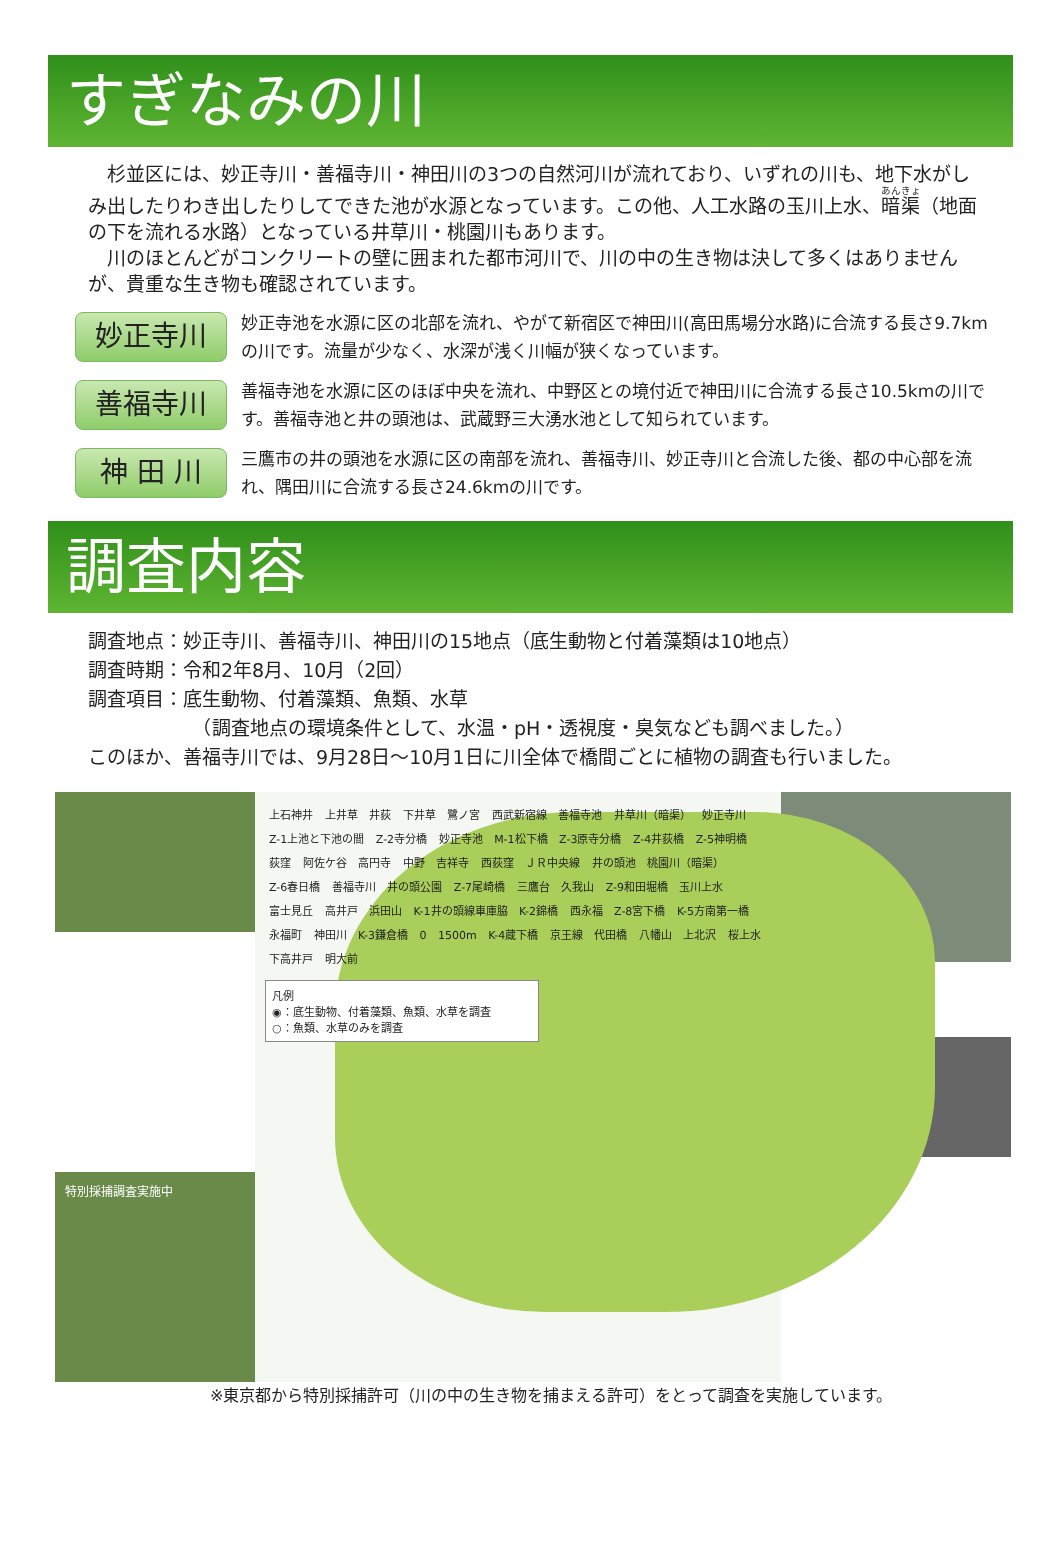すぎなみの川
　杉並区には、妙正寺川・善福寺川・神田川の3つの自然河川が流れており、いずれの川も、地下水がしみ出したりわき出したりしてできた池が水源となっています。この他、人工水路の玉川上水、暗渠（地面の下を流れる水路）となっている井草川・桃園川もあります。
　川のほとんどがコンクリートの壁に囲まれた都市河川で、川の中の生き物は決して多くはありませんが、貴重な生き物も確認されています。
妙正寺川
妙正寺池を水源に区の北部を流れ、やがて新宿区で神田川(高田馬場分水路)に合流する長さ9.7kmの川です。流量が少なく、水深が浅く川幅が狭くなっています。
善福寺川
善福寺池を水源に区のほぼ中央を流れ、中野区との境付近で神田川に合流する長さ10.5kmの川です。善福寺池と井の頭池は、武蔵野三大湧水池として知られています。
神 田 川
三鷹市の井の頭池を水源に区の南部を流れ、善福寺川、妙正寺川と合流した後、都の中心部を流れ、隅田川に合流する長さ24.6kmの川です。
調査内容
調査地点：妙正寺川、善福寺川、神田川の15地点（底生動物と付着藻類は10地点）
調査時期：令和2年8月、10月（2回）
調査項目：底生動物、付着藻類、魚類、水草
　　　　　　（調査地点の環境条件として、水温・pH・透視度・臭気なども調べました。）
このほか、善福寺川では、9月28日～10月1日に川全体で橋間ごとに植物の調査も行いました。
特別採捕調査実施中
上石神井 上井草 井荻 下井草 鷺ノ宮 西武新宿線 善福寺池 井草川（暗渠） 妙正寺川 Z-1上池と下池の間 Z-2寺分橋 妙正寺池 M-1松下橋 Z-3原寺分橋 Z-4井荻橋 Z-5神明橋 荻窪 阿佐ケ谷 高円寺 中野 吉祥寺 西荻窪 ＪＲ中央線 井の頭池 桃園川（暗渠） Z-6春日橋 善福寺川 井の頭公園 Z-7尾崎橋 三鷹台 久我山 Z-9和田堀橋 玉川上水 富士見丘 高井戸 浜田山 K-1井の頭線車庫脇 K-2錦橋 西永福 Z-8宮下橋 K-5方南第一橋 永福町 神田川 K-3鎌倉橋 0 1500m K-4蔵下橋 京王線 代田橋 八幡山 上北沢 桜上水 下高井戸 明大前
凡例
◉：底生動物、付着藻類、魚類、水草を調査
○：魚類、水草のみを調査
※東京都から特別採捕許可（川の中の生き物を捕まえる許可）をとって調査を実施しています。